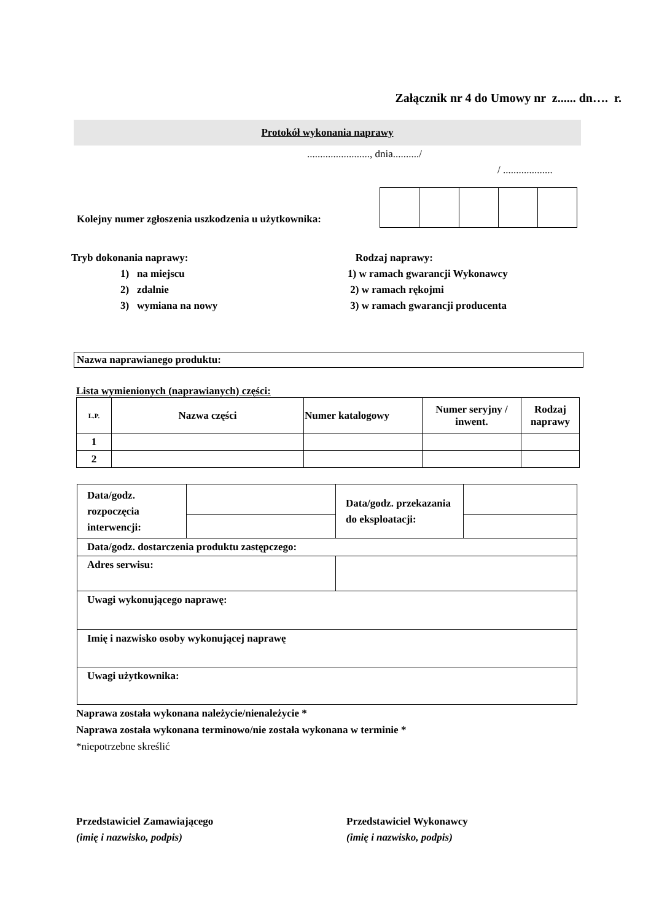Załącznik nr 4 do Umowy nr z...... dn…. r.
Protokół wykonania naprawy
........................, dnia........../
/ ...................
Kolejny numer zgłoszenia uszkodzenia u użytkownika:
Tryb dokonania naprawy:
1) na miejscu
2) zdalnie
3) wymiana na nowy
Rodzaj naprawy:
1) w ramach gwarancji Wykonawcy
2) w ramach rękojmi
3) w ramach gwarancji producenta
Nazwa naprawianego produktu:
Lista wymienionych (naprawianych) części:
| L.P. | Nazwa części | Numer katalogowy | Numer seryjny / inwent. | Rodzaj naprawy |
| 1 | | | | |
| 2 | | | | |
| Data/godz. rozpoczęcia interwencji: | | Data/godz. przekazania do eksploatacji: | |
| Data/godz. dostarczenia produktu zastępczego: | | | |
| Adres serwisu: | | | |
| Uwagi wykonującego naprawę: | | | |
| Imię i nazwisko osoby wykonującej naprawę | | | |
| Uwagi użytkownika: | | | |
Naprawa została wykonana należycie/nienależycie *
Naprawa została wykonana terminowo/nie została wykonana w terminie *
*niepotrzebne skreślić
Przedstawiciel Zamawiającego
(imię i nazwisko, podpis)
Przedstawiciel Wykonawcy
(imię i nazwisko, podpis)